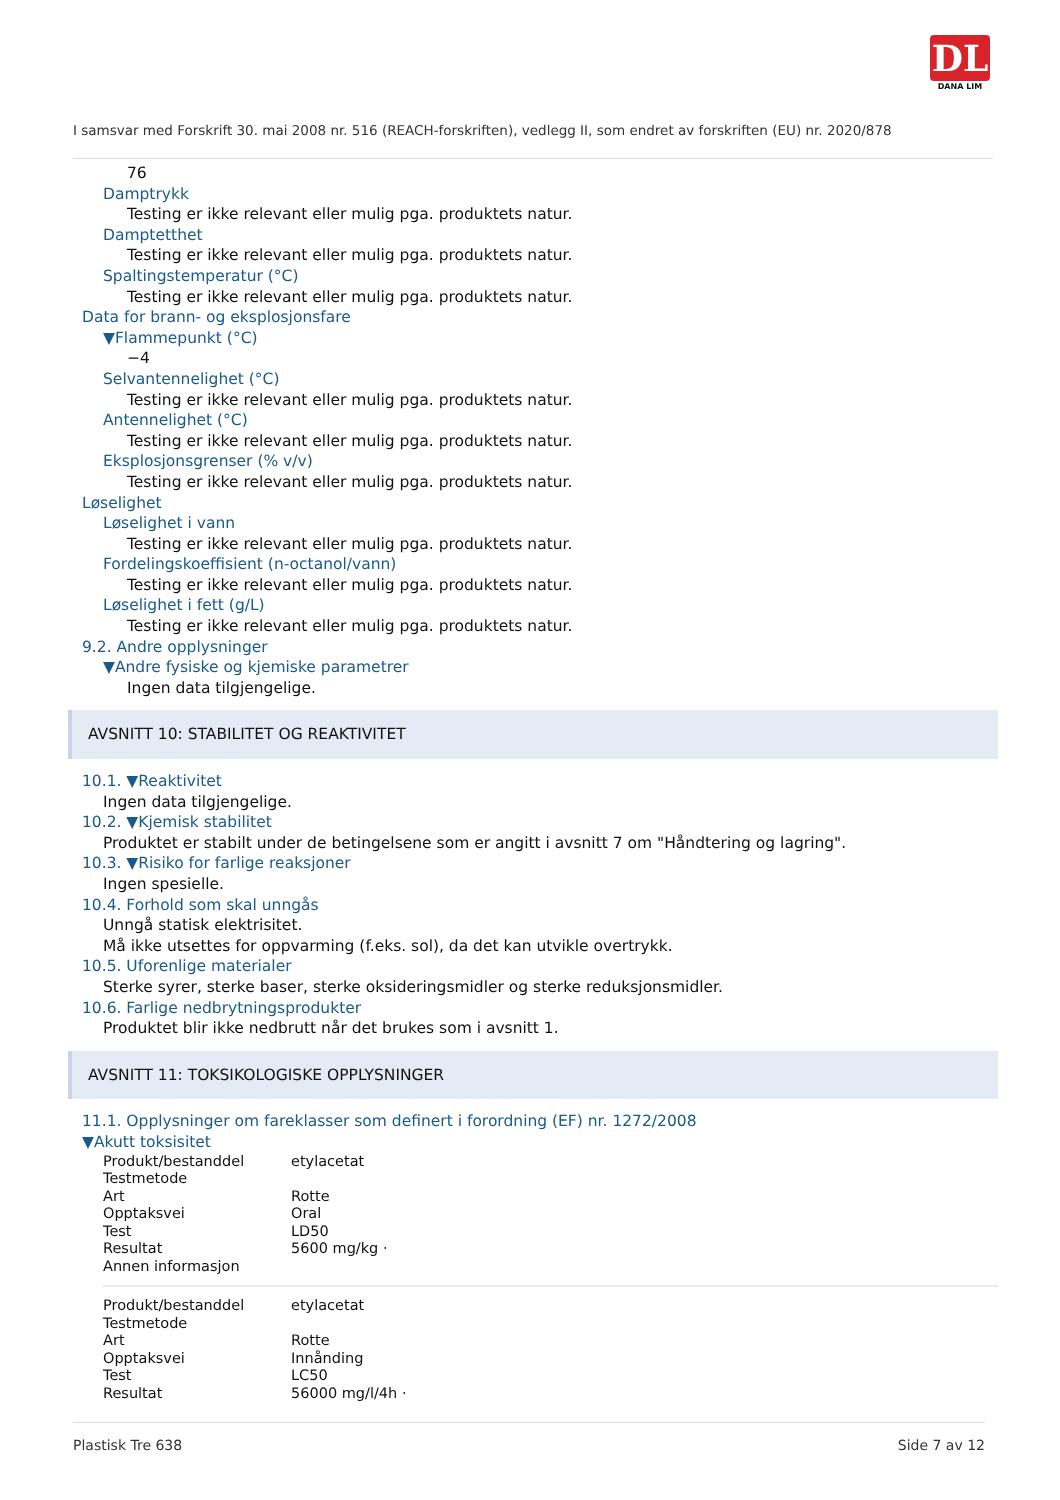DL
DANA LIM
I samsvar med Forskrift 30. mai 2008 nr. 516 (REACH-forskriften), vedlegg II, som endret av forskriften (EU) nr. 2020/878
76
Damptrykk
Testing er ikke relevant eller mulig pga. produktets natur.
Damptetthet
Testing er ikke relevant eller mulig pga. produktets natur.
Spaltingstemperatur (°C)
Testing er ikke relevant eller mulig pga. produktets natur.
Data for brann- og eksplosjonsfare
▼Flammepunkt (°C)
−4
Selvantennelighet (°C)
Testing er ikke relevant eller mulig pga. produktets natur.
Antennelighet (°C)
Testing er ikke relevant eller mulig pga. produktets natur.
Eksplosjonsgrenser (% v/v)
Testing er ikke relevant eller mulig pga. produktets natur.
Løselighet
Løselighet i vann
Testing er ikke relevant eller mulig pga. produktets natur.
Fordelingskoeffisient (n-octanol/vann)
Testing er ikke relevant eller mulig pga. produktets natur.
Løselighet i fett (g/L)
Testing er ikke relevant eller mulig pga. produktets natur.
9.2. Andre opplysninger
▼Andre fysiske og kjemiske parametrer
Ingen data tilgjengelige.
AVSNITT 10: STABILITET OG REAKTIVITET
10.1. ▼Reaktivitet
Ingen data tilgjengelige.
10.2. ▼Kjemisk stabilitet
Produktet er stabilt under de betingelsene som er angitt i avsnitt 7 om "Håndtering og lagring".
10.3. ▼Risiko for farlige reaksjoner
Ingen spesielle.
10.4. Forhold som skal unngås
Unngå statisk elektrisitet.
Må ikke utsettes for oppvarming (f.eks. sol), da det kan utvikle overtrykk.
10.5. Uforenlige materialer
Sterke syrer, sterke baser, sterke oksideringsmidler og sterke reduksjonsmidler.
10.6. Farlige nedbrytningsprodukter
Produktet blir ikke nedbrutt når det brukes som i avsnitt 1.
AVSNITT 11: TOKSIKOLOGISKE OPPLYSNINGER
11.1. Opplysninger om fareklasser som definert i forordning (EF) nr. 1272/2008
▼Akutt toksisitet
| Produkt/bestanddel | etylacetat |
| Testmetode | |
| Art | Rotte |
| Opptaksvei | Oral |
| Test | LD50 |
| Resultat | 5600 mg/kg · |
| Annen informasjon | |
| Produkt/bestanddel | etylacetat |
| Testmetode | |
| Art | Rotte |
| Opptaksvei | Innånding |
| Test | LC50 |
| Resultat | 56000 mg/l/4h · |
Plastisk Tre 638 Side 7 av 12